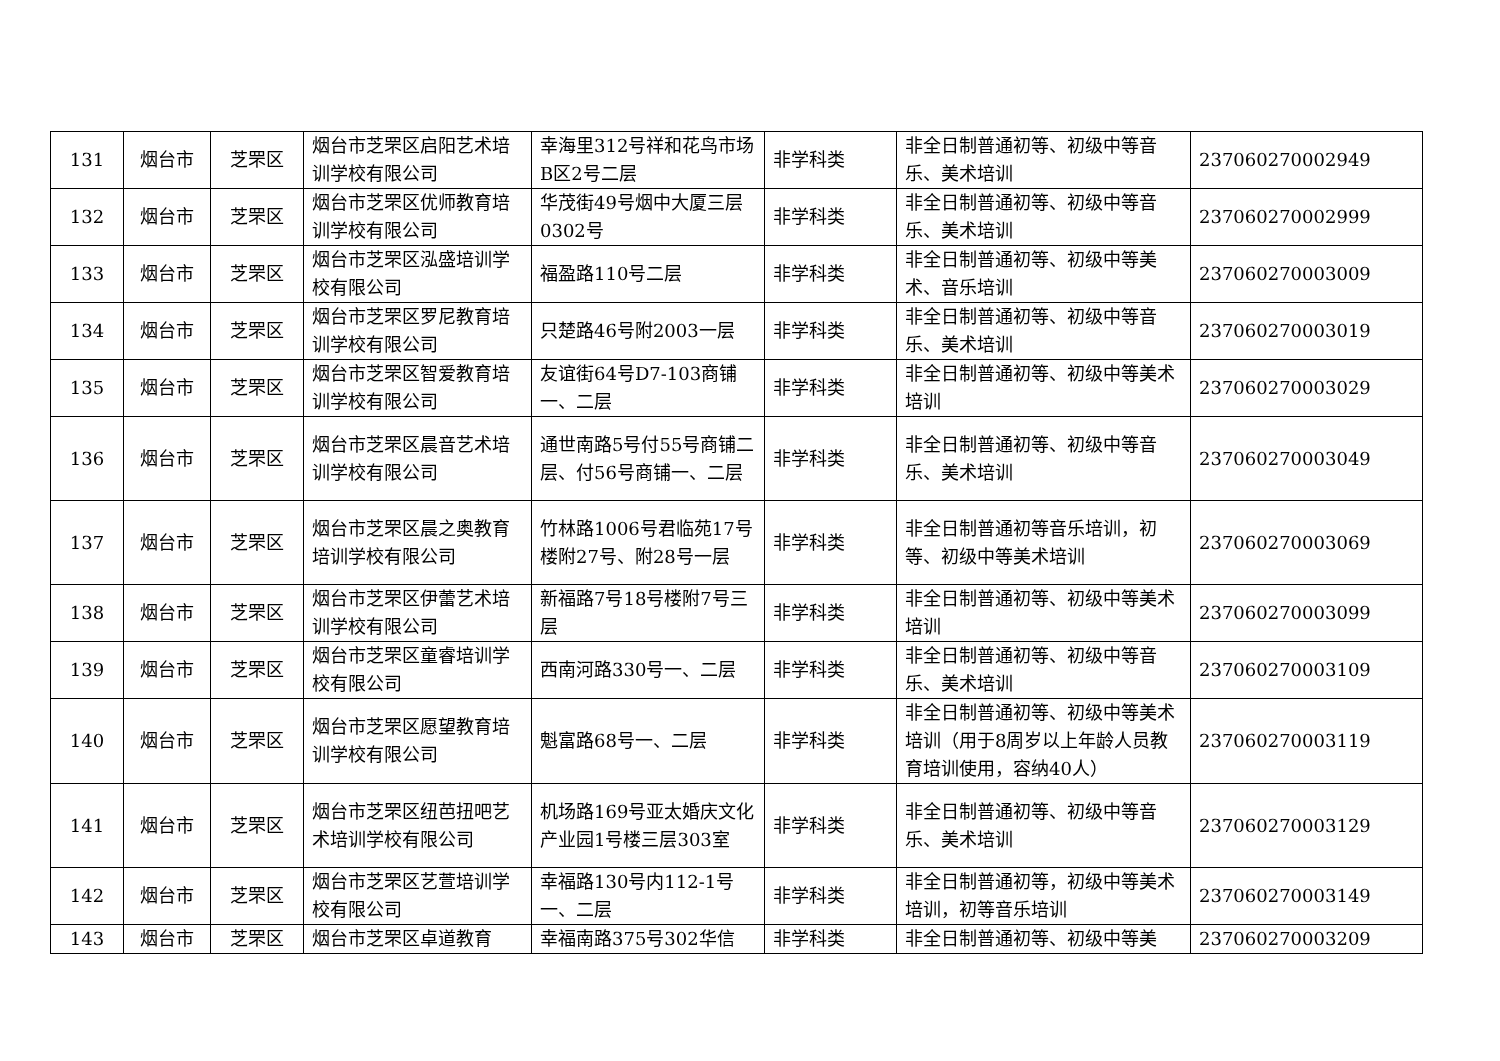| 131 | 烟台市 | 芝罘区 | 烟台市芝罘区启阳艺术培训学校有限公司 | 幸海里312号祥和花鸟市场B区2号二层 | 非学科类 | 非全日制普通初等、初级中等音乐、美术培训 | 237060270002949 |
| 132 | 烟台市 | 芝罘区 | 烟台市芝罘区优师教育培训学校有限公司 | 华茂街49号烟中大厦三层0302号 | 非学科类 | 非全日制普通初等、初级中等音乐、美术培训 | 237060270002999 |
| 133 | 烟台市 | 芝罘区 | 烟台市芝罘区泓盛培训学校有限公司 | 福盈路110号二层 | 非学科类 | 非全日制普通初等、初级中等美术、音乐培训 | 237060270003009 |
| 134 | 烟台市 | 芝罘区 | 烟台市芝罘区罗尼教育培训学校有限公司 | 只楚路46号附2003一层 | 非学科类 | 非全日制普通初等、初级中等音乐、美术培训 | 237060270003019 |
| 135 | 烟台市 | 芝罘区 | 烟台市芝罘区智爱教育培训学校有限公司 | 友谊街64号D7-103商铺一、二层 | 非学科类 | 非全日制普通初等、初级中等美术培训 | 237060270003029 |
| 136 | 烟台市 | 芝罘区 | 烟台市芝罘区晨音艺术培训学校有限公司 | 通世南路5号付55号商铺二层、付56号商铺一、二层 | 非学科类 | 非全日制普通初等、初级中等音乐、美术培训 | 237060270003049 |
| 137 | 烟台市 | 芝罘区 | 烟台市芝罘区晨之奥教育培训学校有限公司 | 竹林路1006号君临苑17号楼附27号、附28号一层 | 非学科类 | 非全日制普通初等音乐培训，初等、初级中等美术培训 | 237060270003069 |
| 138 | 烟台市 | 芝罘区 | 烟台市芝罘区伊蕾艺术培训学校有限公司 | 新福路7号18号楼附7号三层 | 非学科类 | 非全日制普通初等、初级中等美术培训 | 237060270003099 |
| 139 | 烟台市 | 芝罘区 | 烟台市芝罘区童睿培训学校有限公司 | 西南河路330号一、二层 | 非学科类 | 非全日制普通初等、初级中等音乐、美术培训 | 237060270003109 |
| 140 | 烟台市 | 芝罘区 | 烟台市芝罘区愿望教育培训学校有限公司 | 魁富路68号一、二层 | 非学科类 | 非全日制普通初等、初级中等美术培训（用于8周岁以上年龄人员教育培训使用，容纳40人） | 237060270003119 |
| 141 | 烟台市 | 芝罘区 | 烟台市芝罘区纽芭扭吧艺术培训学校有限公司 | 机场路169号亚太婚庆文化产业园1号楼三层303室 | 非学科类 | 非全日制普通初等、初级中等音乐、美术培训 | 237060270003129 |
| 142 | 烟台市 | 芝罘区 | 烟台市芝罘区艺萱培训学校有限公司 | 幸福路130号内112-1号一、二层 | 非学科类 | 非全日制普通初等，初级中等美术培训，初等音乐培训 | 237060270003149 |
| 143 | 烟台市 | 芝罘区 | 烟台市芝罘区卓道教育 | 幸福南路375号302华信 | 非学科类 | 非全日制普通初等、初级中等美 | 237060270003209 |